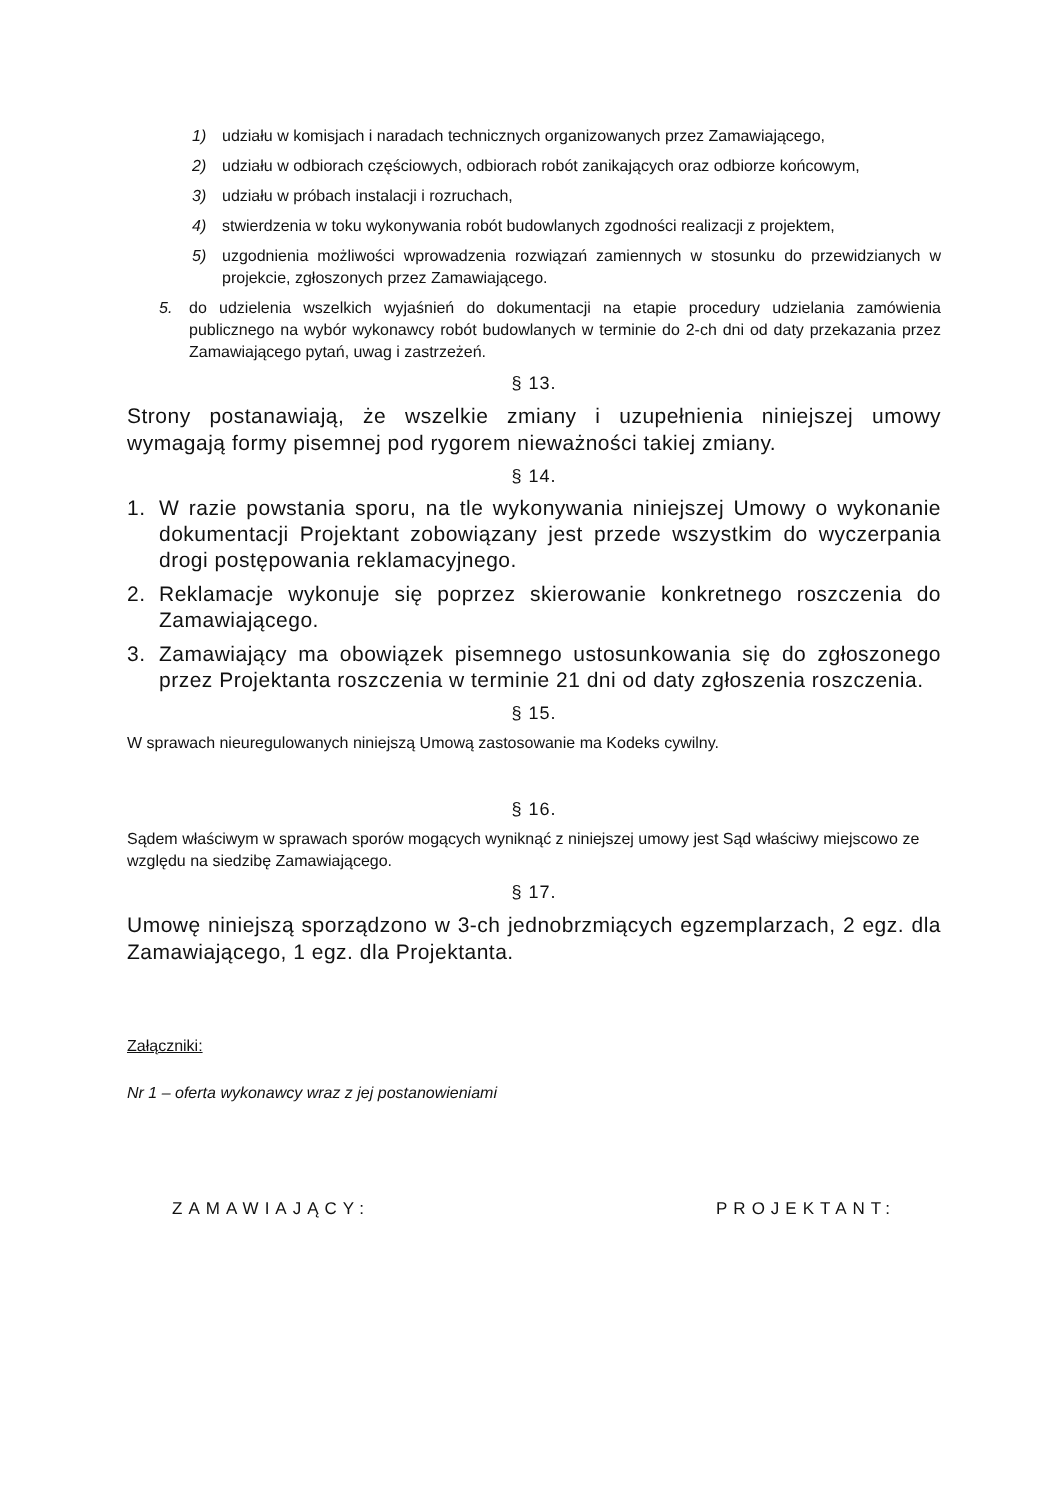1) udziału w komisjach i naradach technicznych organizowanych przez Zamawiającego,
2) udziału w odbiorach częściowych, odbiorach robót zanikających oraz odbiorze końcowym,
3) udziału w próbach instalacji i rozruchach,
4) stwierdzenia w toku wykonywania robót budowlanych zgodności realizacji z projektem,
5) uzgodnienia możliwości wprowadzenia rozwiązań zamiennych w stosunku do przewidzianych w projekcie, zgłoszonych przez Zamawiającego.
5. do udzielenia wszelkich wyjaśnień do dokumentacji na etapie procedury udzielania zamówienia publicznego na wybór wykonawcy robót budowlanych w terminie do 2-ch dni od daty przekazania przez Zamawiającego pytań, uwag i zastrzeżeń.
§ 13.
Strony postanawiają, że wszelkie zmiany i uzupełnienia niniejszej umowy wymagają formy pisemnej pod rygorem nieważności takiej zmiany.
§ 14.
1. W razie powstania sporu, na tle wykonywania niniejszej Umowy o wykonanie dokumentacji Projektant zobowiązany jest przede wszystkim do wyczerpania drogi postępowania reklamacyjnego.
2. Reklamacje wykonuje się poprzez skierowanie konkretnego roszczenia do Zamawiającego.
3. Zamawiający ma obowiązek pisemnego ustosunkowania się do zgłoszonego przez Projektanta roszczenia w terminie 21 dni od daty zgłoszenia roszczenia.
§ 15.
W sprawach nieuregulowanych niniejszą Umową zastosowanie ma Kodeks cywilny.
§ 16.
Sądem właściwym w sprawach sporów mogących wyniknąć z niniejszej umowy jest Sąd właściwy miejscowo ze względu na siedzibę Zamawiającego.
§ 17.
Umowę niniejszą sporządzono w 3-ch jednobrzmiących egzemplarzach, 2 egz. dla Zamawiającego, 1 egz. dla Projektanta.
Załączniki:
Nr 1 – oferta wykonawcy wraz z jej postanowieniami
ZAMAWIAJĄCY: PROJEKTANT: